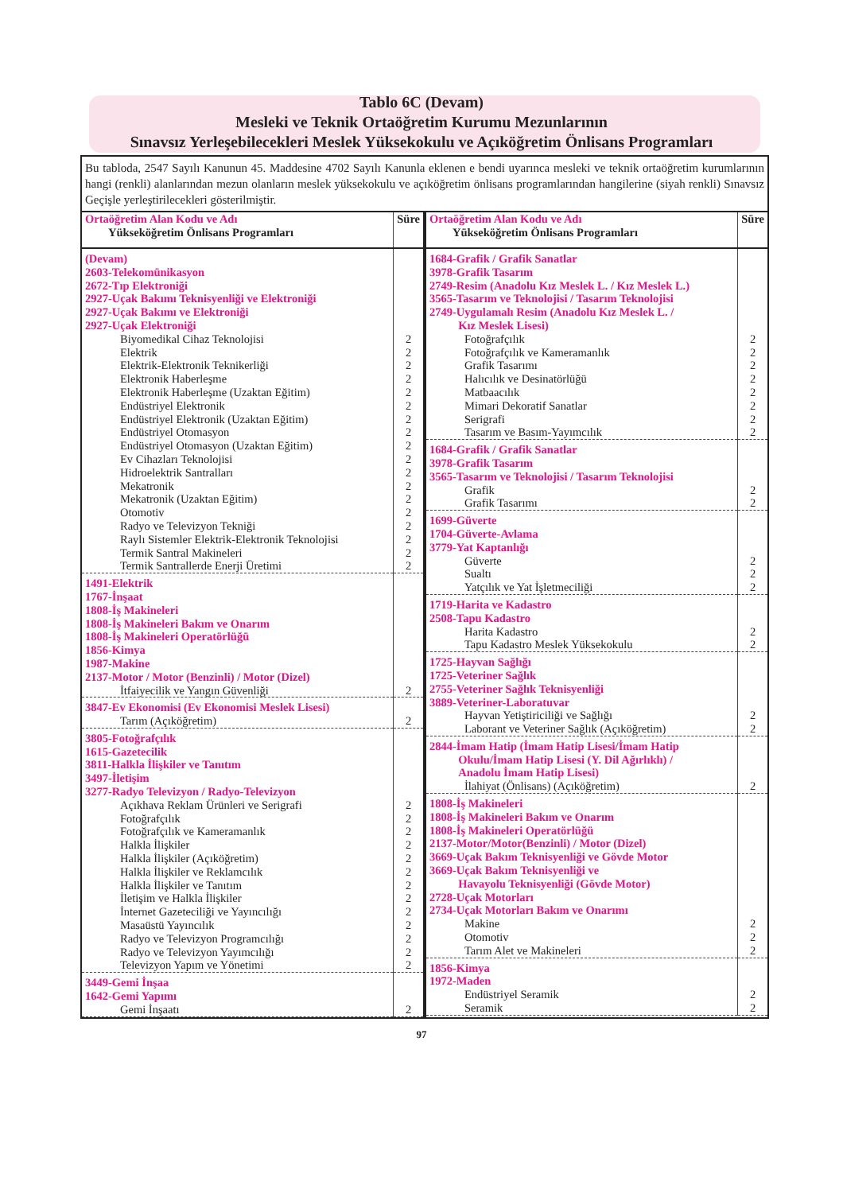Tablo 6C (Devam)
Mesleki ve Teknik Ortaöğretim Kurumu Mezunlarının
Sınavsız Yerleşebilecekleri Meslek Yüksekokulu ve Açıköğretim Önlisans Programları
Bu tabloda, 2547 Sayılı Kanunun 45. Maddesine 4702 Sayılı Kanunla eklenen e bendi uyarınca mesleki ve teknik ortaöğretim kurumlarının hangi (renkli) alanlarından mezun olanların meslek yüksekokulu ve açıköğretim önlisans programlarından hangilerine (siyah renkli) Sınavsız Geçişle yerleştirilecekleri gösterilmiştir.
| Ortaöğretim Alan Kodu ve Adı Yükseköğretim Önlisans Programları | Süre |
| --- | --- |
| (Devam) 2603-Telekomünikasyon 2672-Tıp Elektroniği 2927-Uçak Bakımı Teknisyenliği ve Elektroniği 2927-Uçak Bakımı ve Elektroniği 2927-Uçak Elektroniği Biyomedikal Cihaz Teknolojisi Elektrik Elektrik-Elektronik Teknikerliği Elektronik Haberleşme Elektronik Haberleşme (Uzaktan Eğitim) Endüstriyel Elektronik Endüstriyel Elektronik (Uzaktan Eğitim) Endüstriyel Otomasyon Endüstriyel Otomasyon (Uzaktan Eğitim) Ev Cihazları Teknolojisi Hidroelektrik Santralları Mekatronik Mekatronik (Uzaktan Eğitim) Otomotiv Radyo ve Televizyon Tekniği Raylı Sistemler Elektrik-Elektronik Teknolojisi Termik Santral Makineleri Termik Santrallerde Enerji Üretimi | 2 2 2 2 2 2 2 2 2 2 2 2 2 2 2 2 2 2 |
| 1491-Elektrik 1767-İnşaat 1808-İş Makineleri 1808-İş Makineleri Bakım ve Onarım 1808-İş Makineleri Operatörlüğü 1856-Kimya 1987-Makine 2137-Motor / Motor (Benzinli) / Motor (Dizel) İtfaiyecilik ve Yangın Güvenliği | 2 |
| 3847-Ev Ekonomisi (Ev Ekonomisi Meslek Lisesi) Tarım (Açıköğretim) | 2 |
| 3805-Fotoğrafçılık 1615-Gazetecilik 3811-Halkla İlişkiler ve Tanıtım 3497-İletişim 3277-Radyo Televizyon / Radyo-Televizyon Açıkhava Reklam Ürünleri ve Serigrafi Fotoğrafçılık Fotoğrafçılık ve Kameramanlık Halkla İlişkiler Halkla İlişkiler (Açıköğretim) Halkla İlişkiler ve Reklamcılık Halkla İlişkiler ve Tanıtım İletişim ve Halkla İlişkiler İnternet Gazeteciliği ve Yayıncılığı Masaüstü Yayıncılık Radyo ve Televizyon Programcılığı Radyo ve Televizyon Yayımcılığı Televizyon Yapım ve Yönetimi | 2 2 2 2 2 2 2 2 2 2 2 2 2 |
| 3449-Gemi İnşaa 1642-Gemi Yapımı Gemi İnşaatı | 2 |
| Ortaöğretim Alan Kodu ve Adı Yükseköğretim Önlisans Programları | Süre |
| --- | --- |
| 1684-Grafik / Grafik Sanatlar 3978-Grafik Tasarım 2749-Resim (Anadolu Kız Meslek L. / Kız Meslek L.) 3565-Tasarım ve Teknolojisi / Tasarım Teknolojisi 2749-Uygulamalı Resim (Anadolu Kız Meslek L. / Kız Meslek Lisesi) Fotoğrafçılık Fotoğrafçılık ve Kameramanlık Grafik Tasarımı Halıcılık ve Desinatörlüğü Matbaacılık Mimari Dekoratif Sanatlar Serigrafi Tasarım ve Basım-Yayımcılık | 2 2 2 2 2 2 2 2 |
| 1684-Grafik / Grafik Sanatlar 3978-Grafik Tasarım 3565-Tasarım ve Teknolojisi / Tasarım Teknolojisi Grafik Grafik Tasarımı | 2 2 |
| 1699-Güverte 1704-Güverte-Avlama 3779-Yat Kaptanlığı Güverte Sualtı Yatçılık ve Yat İşletmeciliği | 2 2 2 |
| 1719-Harita ve Kadastro 2508-Tapu Kadastro Harita Kadastro Tapu Kadastro Meslek Yüksekokulu | 2 2 |
| 1725-Hayvan Sağlığı 1725-Veteriner Sağlık 2755-Veteriner Sağlık Teknisyenliği 3889-Veteriner-Laboratuvar Hayvan Yetiştiriciliği ve Sağlığı Laborant ve Veteriner Sağlık (Açıköğretim) | 2 2 |
| 2844-İmam Hatip (İmam Hatip Lisesi/İmam Hatip Okulu/İmam Hatip Lisesi (Y. Dil Ağırlıklı) / Anadolu İmam Hatip Lisesi) İlahiyat (Önlisans) (Açıköğretim) | 2 |
| 1808-İş Makineleri 1808-İş Makineleri Bakım ve Onarım 1808-İş Makineleri Operatörlüğü 2137-Motor/Motor(Benzinli) / Motor (Dizel) 3669-Uçak Bakım Teknisyenliği ve Gövde Motor 3669-Uçak Bakım Teknisyenliği ve Havayolu Teknisyenliği (Gövde Motor) 2728-Uçak Motorları 2734-Uçak Motorları Bakım ve Onarımı Makine Otomotiv Tarım Alet ve Makineleri | 2 2 2 |
| 1856-Kimya 1972-Maden Endüstriyel Seramik Seramik | 2 2 |
97